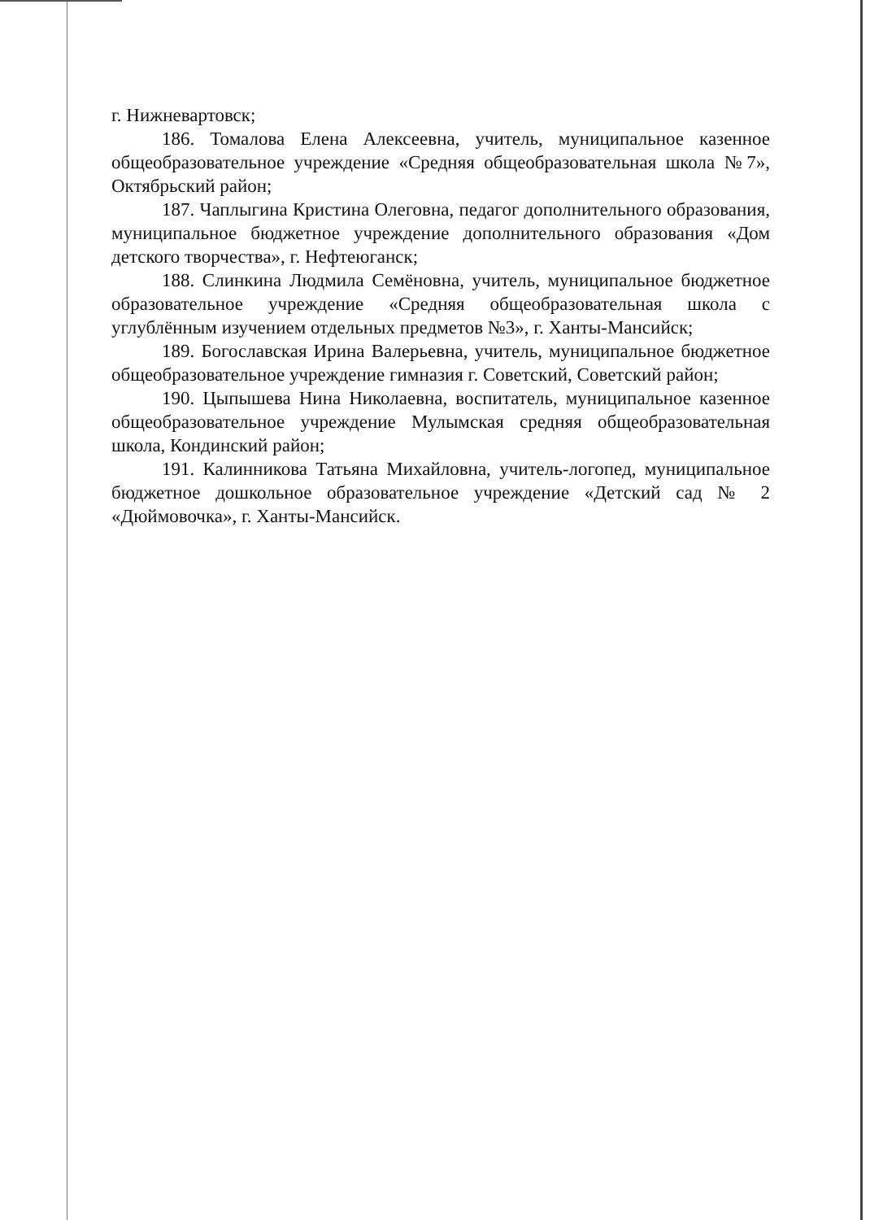г. Нижневартовск;
186. Томалова Елена Алексеевна, учитель, муниципальное казенное общеобразовательное учреждение «Средняя общеобразовательная школа №7», Октябрьский район;
187. Чаплыгина Кристина Олеговна, педагог дополнительного образования, муниципальное бюджетное учреждение дополнительного образования «Дом детского творчества», г. Нефтеюганск;
188. Слинкина Людмила Семёновна, учитель, муниципальное бюджетное образовательное учреждение «Средняя общеобразовательная школа с углублённым изучением отдельных предметов №3», г. Ханты-Мансийск;
189. Богославская Ирина Валерьевна, учитель, муниципальное бюджетное общеобразовательное учреждение гимназия г. Советский, Советский район;
190. Цыпышева Нина Николаевна, воспитатель, муниципальное казенное общеобразовательное учреждение Мулымская средняя общеобразовательная школа, Кондинский район;
191. Калинникова Татьяна Михайловна, учитель-логопед, муниципальное бюджетное дошкольное образовательное учреждение «Детский сад № 2 «Дюймовочка», г. Ханты-Мансийск.